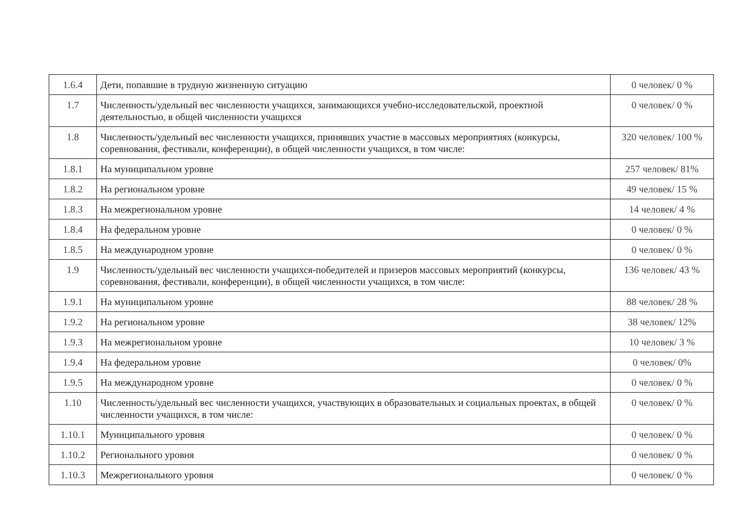| 1.6.4 | Дети, попавшие в трудную жизненную ситуацию | 0 человек/ 0 % |
| 1.7 | Численность/удельный вес численности учащихся, занимающихся учебно-исследовательской, проектной деятельностью, в общей численности учащихся | 0 человек/ 0 % |
| 1.8 | Численность/удельный вес численности учащихся, принявших участие в массовых мероприятиях (конкурсы, соревнования, фестивали, конференции), в общей численности учащихся, в том числе: | 320 человек/ 100 % |
| 1.8.1 | На муниципальном уровне | 257 человек/ 81% |
| 1.8.2 | На региональном уровне | 49 человек/ 15 % |
| 1.8.3 | На межрегиональном уровне | 14 человек/ 4 % |
| 1.8.4 | На федеральном уровне | 0 человек/ 0 % |
| 1.8.5 | На международном уровне | 0 человек/ 0 % |
| 1.9 | Численность/удельный вес численности учащихся-победителей и призеров массовых мероприятий (конкурсы, соревнования, фестивали, конференции), в общей численности учащихся, в том числе: | 136 человек/ 43 % |
| 1.9.1 | На муниципальном уровне | 88 человек/ 28 % |
| 1.9.2 | На региональном уровне | 38 человек/ 12% |
| 1.9.3 | На межрегиональном уровне | 10 человек/ 3 % |
| 1.9.4 | На федеральном уровне | 0 человек/ 0% |
| 1.9.5 | На международном уровне | 0 человек/ 0 % |
| 1.10 | Численность/удельный вес численности учащихся, участвующих в образовательных и социальных проектах, в общей численности учащихся, в том числе: | 0 человек/ 0 % |
| 1.10.1 | Муниципального уровня | 0 человек/ 0 % |
| 1.10.2 | Регионального уровня | 0 человек/ 0 % |
| 1.10.3 | Межрегионального уровня | 0 человек/ 0 % |